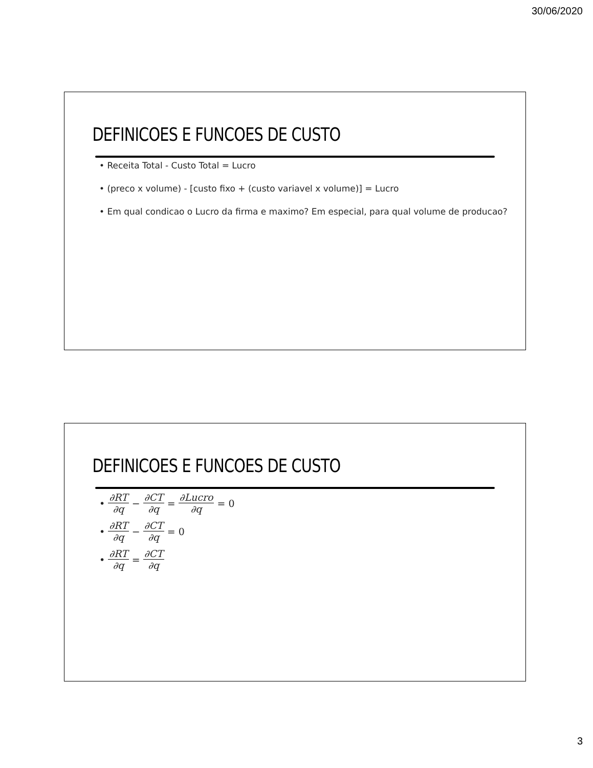30/06/2020
DEFINICOES E FUNCOES DE CUSTO
• Receita Total - Custo Total = Lucro
• (preco x volume) - [custo fixo + (custo variavel x volume)] = Lucro
• Em qual condicao o Lucro da firma e maximo? Em especial, para qual volume de producao?
DEFINICOES E FUNCOES DE CUSTO
• ∂RT ∂q − ∂CT ∂q = ∂Lucro ∂q = 0
• ∂RT ∂q − ∂CT ∂q = 0
• ∂RT ∂q = ∂CT ∂q
3